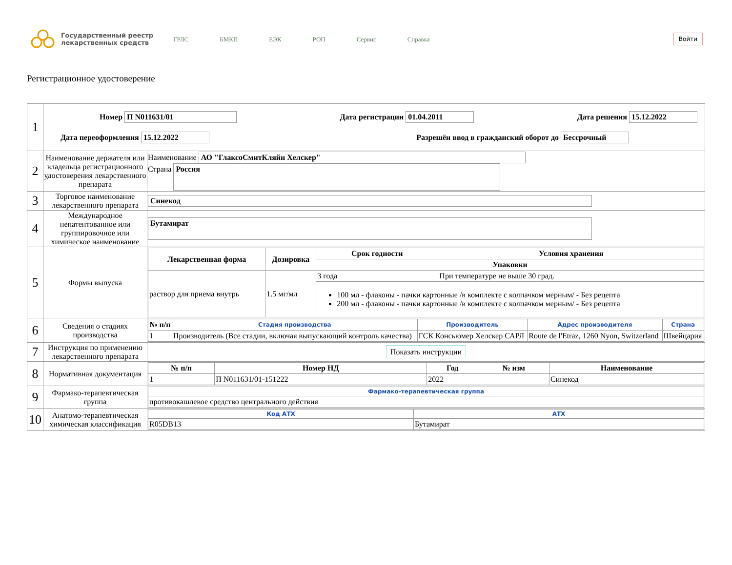Государственный реестр лекарственных средств
ГРЛС БМКП ЕЭК РОП Сервис Справка
Войти
Регистрационное удостоверение
| 1 | Номер П N011631/01 Дата регистрации 01.04.2011 Дата решения 15.12.2022 Дата переоформления 15.12.2022 Разрешён ввод в гражданский оборот до Бессрочный | |
| 2 | Наименование держателя или владельца регистрационного удостоверения лекарственного препарата | Наименование АО "ГлаксоСмитКляйн Хелскер" Страна Россия |
| 3 | Торговое наименование лекарственного препарата | Синекод |
| 4 | Международное непатентованное или группировочное или химическое наименование | Бутамират |
| 5 | Формы выпуска | / Лекарственная форма / Дозировка / Срок годности / Условия хранения / / --- / --- / --- / --- / / / / Упаковки / / / раствор для приема внутрь / 1.5 мг/мл / 3 года / При температуре не выше 30 град. / / / / 100 мл - флаконы - пачки картонные /в комплекте с колпачком мерным/ - Без рецепта 200 мл - флаконы - пачки картонные /в комплекте с колпачком мерным/ - Без рецепта / / |
| 6 | Сведения о стадиях производства | / № п/п / Стадия производства / Производитель / Адрес производителя / Страна / / --- / --- / --- / --- / --- / / 1 / Производитель (Все стадии, включая выпускающий контроль качества) / ГСК Консьюмер Хелскер САРЛ / Route de l'Etraz, 1260 Nyon, Switzerland / Швейцария / |
| 7 | Инструкция по применению лекарственного препарата | Показать инструкции |
| 8 | Нормативная документация | / № п/п / Номер НД / Год / № изм / Наименование / / --- / --- / --- / --- / --- / / 1 / П N011631/01-151222 / 2022 / / Синекод / |
| 9 | Фармако-терапевтическая группа | / Фармако-терапевтическая группа / / --- / / противокашлевое средство центрального действия / |
| 10 | Анатомо-терапевтическая химическая классификация | / Код АТХ / АТХ / / --- / --- / / R05DB13 / Бутамират / |